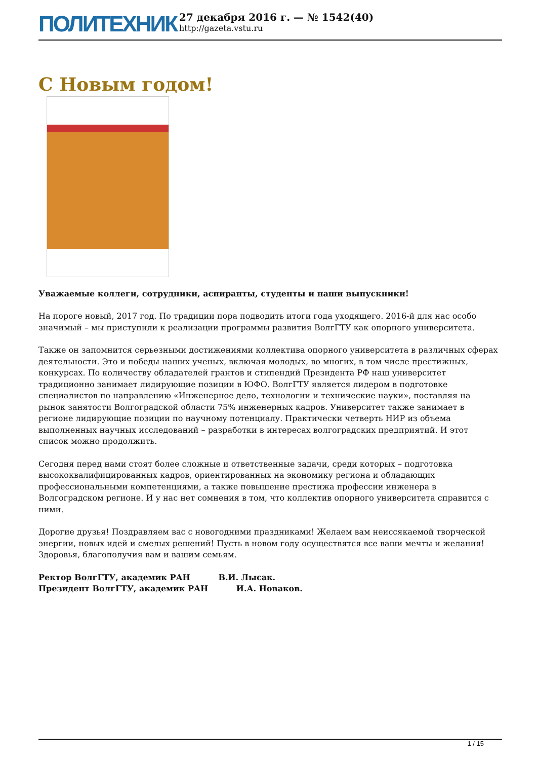ПОЛИТЕХНИК
27 декабря 2016 г. — № 1542(40)
http://gazeta.vstu.ru
С Новым годом!
Уважаемые коллеги, сотрудники, аспиранты, студенты и наши выпускники!
На пороге новый, 2017 год. По традиции пора подводить итоги года уходящего. 2016-й для нас особо значимый – мы приступили к реализации программы развития ВолгГТУ как опорного университета.
Также он запомнится серьезными достижениями коллектива опорного университета в различных сферах деятельности. Это и победы наших ученых, включая молодых, во многих, в том числе престижных, конкурсах. По количеству обладателей грантов и стипендий Президента РФ наш университет традиционно занимает лидирующие позиции в ЮФО. ВолгГТУ является лидером в подготовке специалистов по направлению «Инженерное дело, технологии и технические науки», поставляя на рынок занятости Волгоградской области 75% инженерных кадров. Университет также занимает в регионе лидирующие позиции по научному потенциалу. Практически четверть НИР из объема выполненных научных исследований – разработки в интересах волгоградских предприятий. И этот список можно продолжить.
Сегодня перед нами стоят более сложные и ответственные задачи, среди которых – подготовка высококвалифицированных кадров, ориентированных на экономику региона и обладающих профессиональными компетенциями, а также повышение престижа профессии инженера в Волгоградском регионе. И у нас нет сомнения в том, что коллектив опорного университета справится с ними.
Дорогие друзья! Поздравляем вас с новогодними праздниками! Желаем вам неиссякаемой творческой энергии, новых идей и смелых решений! Пусть в новом году осуществятся все ваши мечты и желания! Здоровья, благополучия вам и вашим семьям.
Ректор ВолгГТУ, академик РАН В.И. Лысак.
Президент ВолгГТУ, академик РАН И.А. Новаков.
1 / 15